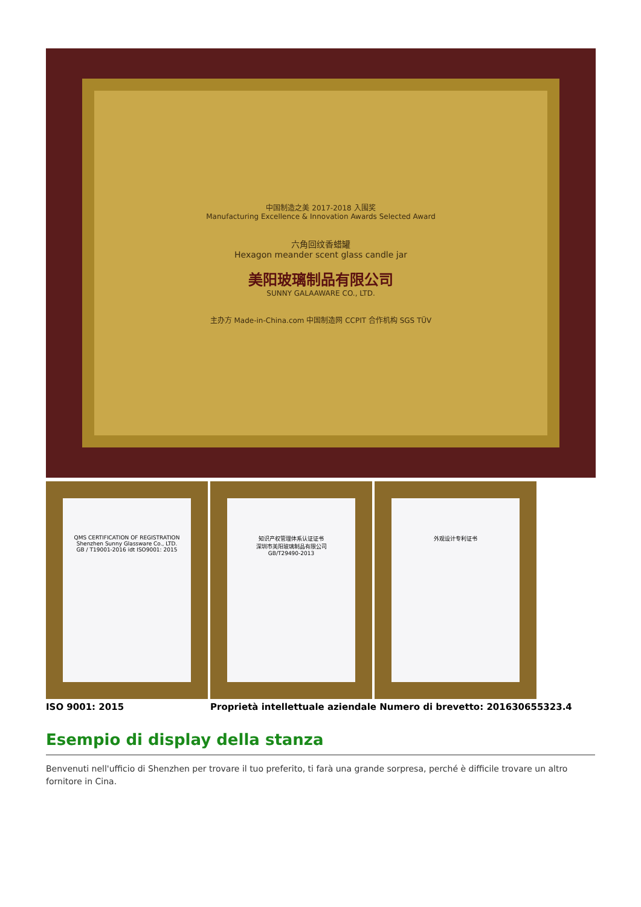中国制造之美 2017-2018 入围奖
Manufacturing Excellence & Innovation Awards Selected Award
六角回纹香蜡罐
Hexagon meander scent glass candle jar
美阳玻璃制品有限公司
SUNNY GALAAWARE CO., LTD.
主办方 Made-in-China.com 中国制造网 CCPIT 合作机构 SGS TÜV
QMS CERTIFICATION OF REGISTRATION
Shenzhen Sunny Glassware Co., LTD.
GB / T19001-2016 idt ISO9001: 2015
知识产权管理体系认证证书
深圳市美阳玻璃制品有限公司
GB/T29490-2013
外观设计专利证书
ISO 9001: 2015 Proprietà intellettuale aziendale Numero di brevetto: 201630655323.4
Esempio di display della stanza
Benvenuti nell'ufficio di Shenzhen per trovare il tuo preferito, ti farà una grande sorpresa, perché è difficile trovare un altro fornitore in Cina.